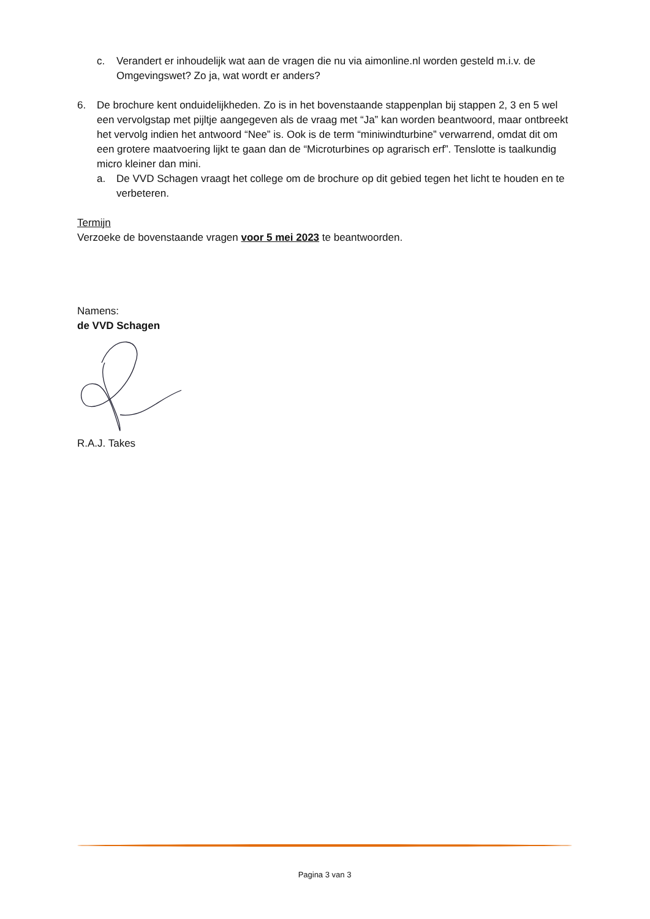c. Verandert er inhoudelijk wat aan de vragen die nu via aimonline.nl worden gesteld m.i.v. de Omgevingswet? Zo ja, wat wordt er anders?
6. De brochure kent onduidelijkheden. Zo is in het bovenstaande stappenplan bij stappen 2, 3 en 5 wel een vervolgstap met pijltje aangegeven als de vraag met “Ja” kan worden beantwoord, maar ontbreekt het vervolg indien het antwoord “Nee” is. Ook is de term “miniwindturbine” verwarrend, omdat dit om een grotere maatvoering lijkt te gaan dan de “Microturbines op agrarisch erf”. Tenslotte is taalkundig micro kleiner dan mini.
a. De VVD Schagen vraagt het college om de brochure op dit gebied tegen het licht te houden en te verbeteren.
Termijn
Verzoeke de bovenstaande vragen voor 5 mei 2023 te beantwoorden.
Namens:
de VVD Schagen
R.A.J. Takes
Pagina 3 van 3